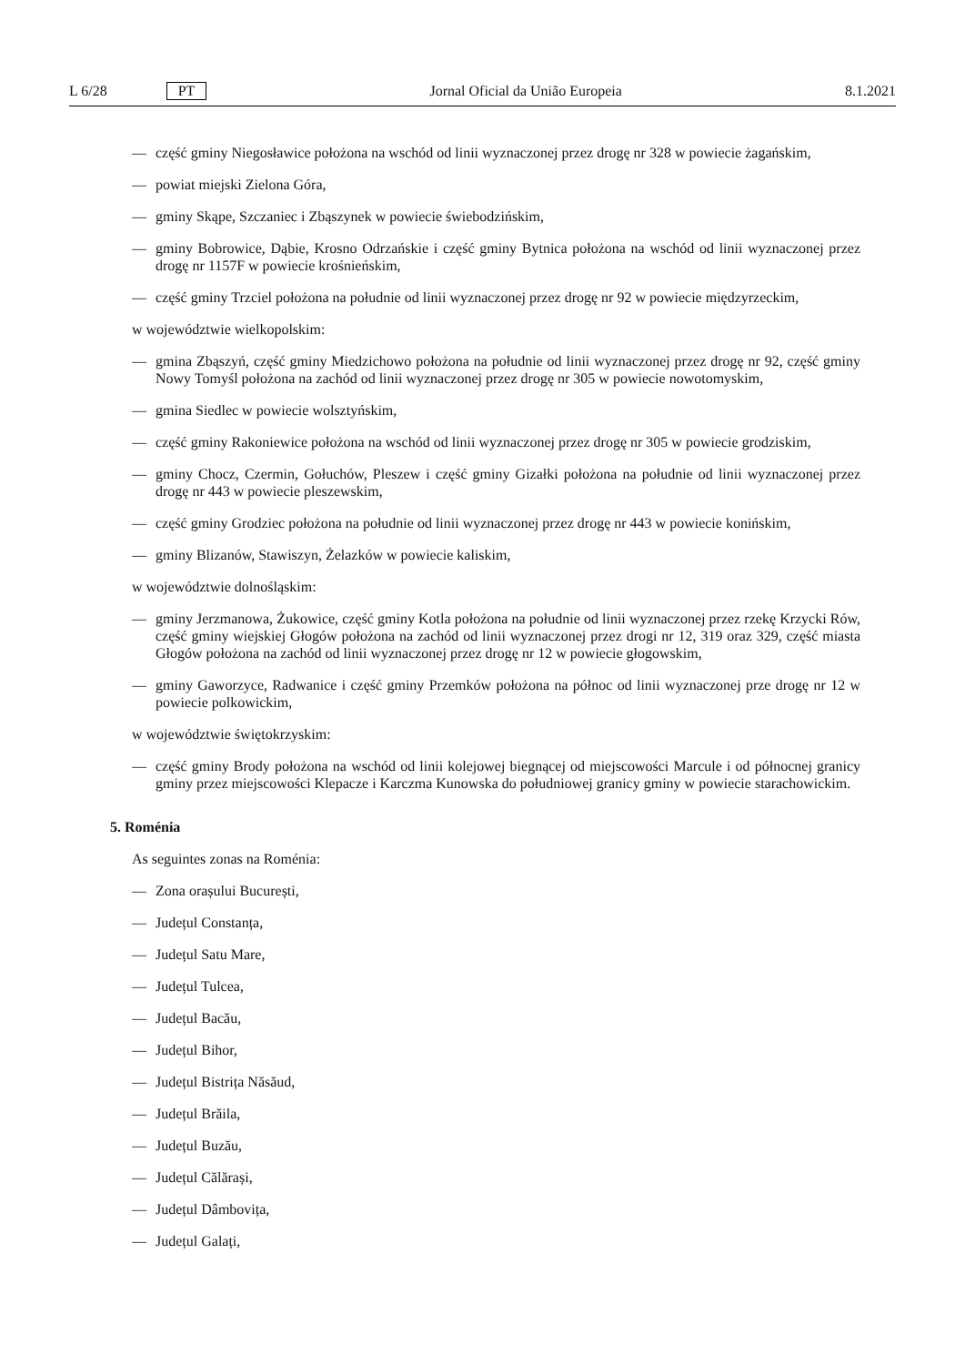L 6/28 PT Jornal Oficial da União Europeia 8.1.2021
— część gminy Niegosławice położona na wschód od linii wyznaczonej przez drogę nr 328 w powiecie żagańskim,
— powiat miejski Zielona Góra,
— gminy Skąpe, Szczaniec i Zbąszynek w powiecie świebodzińskim,
— gminy Bobrowice, Dąbie, Krosno Odrzańskie i część gminy Bytnica położona na wschód od linii wyznaczonej przez drogę nr 1157F w powiecie krośnieńskim,
— część gminy Trzciel położona na południe od linii wyznaczonej przez drogę nr 92 w powiecie międzyrzeckim,
w województwie wielkopolskim:
— gmina Zbąszyń, część gminy Miedzichowo położona na południe od linii wyznaczonej przez drogę nr 92, część gminy Nowy Tomyśl położona na zachód od linii wyznaczonej przez drogę nr 305 w powiecie nowotomyskim,
— gmina Siedlec w powiecie wolsztyńskim,
— część gminy Rakoniewice położona na wschód od linii wyznaczonej przez drogę nr 305 w powiecie grodziskim,
— gminy Chocz, Czermin, Gołuchów, Pleszew i część gminy Gizałki położona na południe od linii wyznaczonej przez drogę nr 443 w powiecie pleszewskim,
— część gminy Grodziec położona na południe od linii wyznaczonej przez drogę nr 443 w powiecie konińskim,
— gminy Blizanów, Stawiszyn, Żelazków w powiecie kaliskim,
w województwie dolnośląskim:
— gminy Jerzmanowa, Żukowice, część gminy Kotla położona na południe od linii wyznaczonej przez rzekę Krzycki Rów, część gminy wiejskiej Głogów położona na zachód od linii wyznaczonej przez drogi nr 12, 319 oraz 329, część miasta Głogów położona na zachód od linii wyznaczonej przez drogę nr 12 w powiecie głogowskim,
— gminy Gaworzyce, Radwanice i część gminy Przemków położona na północ od linii wyznaczonej prze drogę nr 12 w powiecie polkowickim,
w województwie świętokrzyskim:
— część gminy Brody położona na wschód od linii kolejowej biegnącej od miejscowości Marcule i od północnej granicy gminy przez miejscowości Klepacze i Karczma Kunowska do południowej granicy gminy w powiecie starachowickim.
5. Roménia
As seguintes zonas na Roménia:
— Zona orașului București,
— Județul Constanța,
— Județul Satu Mare,
— Județul Tulcea,
— Județul Bacău,
— Județul Bihor,
— Județul Bistrița Năsăud,
— Județul Brăila,
— Județul Buzău,
— Județul Călărași,
— Județul Dâmbovița,
— Județul Galați,